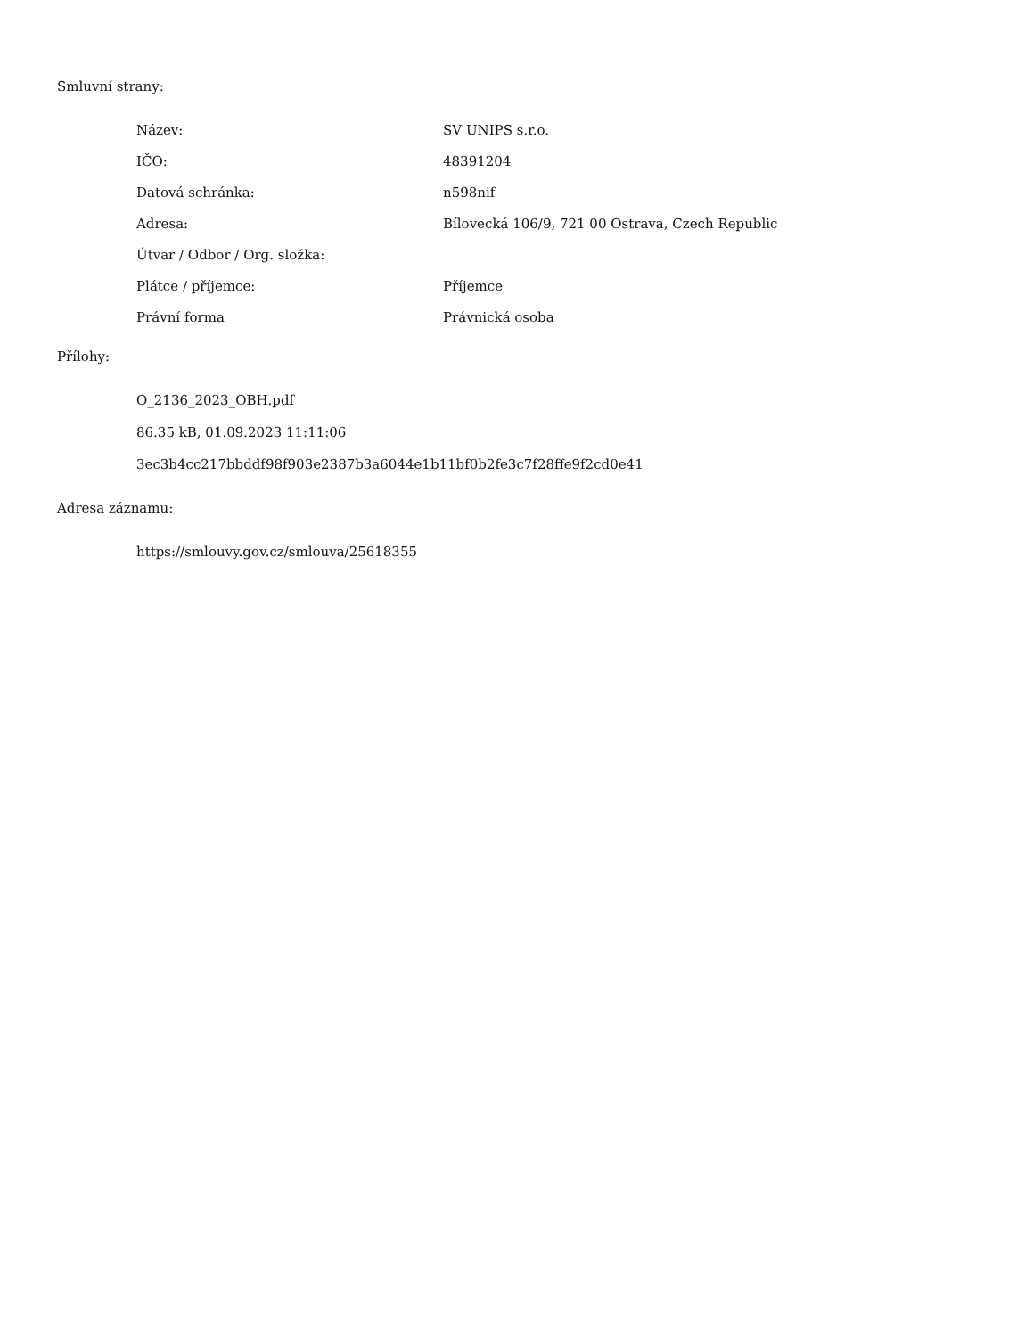Smluvní strany:
| Název: | SV UNIPS s.r.o. |
| IČO: | 48391204 |
| Datová schránka: | n598nif |
| Adresa: | Bílovecká 106/9, 721 00 Ostrava, Czech Republic |
| Útvar / Odbor / Org. složka: | |
| Plátce / příjemce: | Příjemce |
| Právní forma | Právnická osoba |
Přílohy:
O_2136_2023_OBH.pdf
86.35 kB, 01.09.2023 11:11:06
3ec3b4cc217bbddf98f903e2387b3a6044e1b11bf0b2fe3c7f28ffe9f2cd0e41
Adresa záznamu:
https://smlouvy.gov.cz/smlouva/25618355